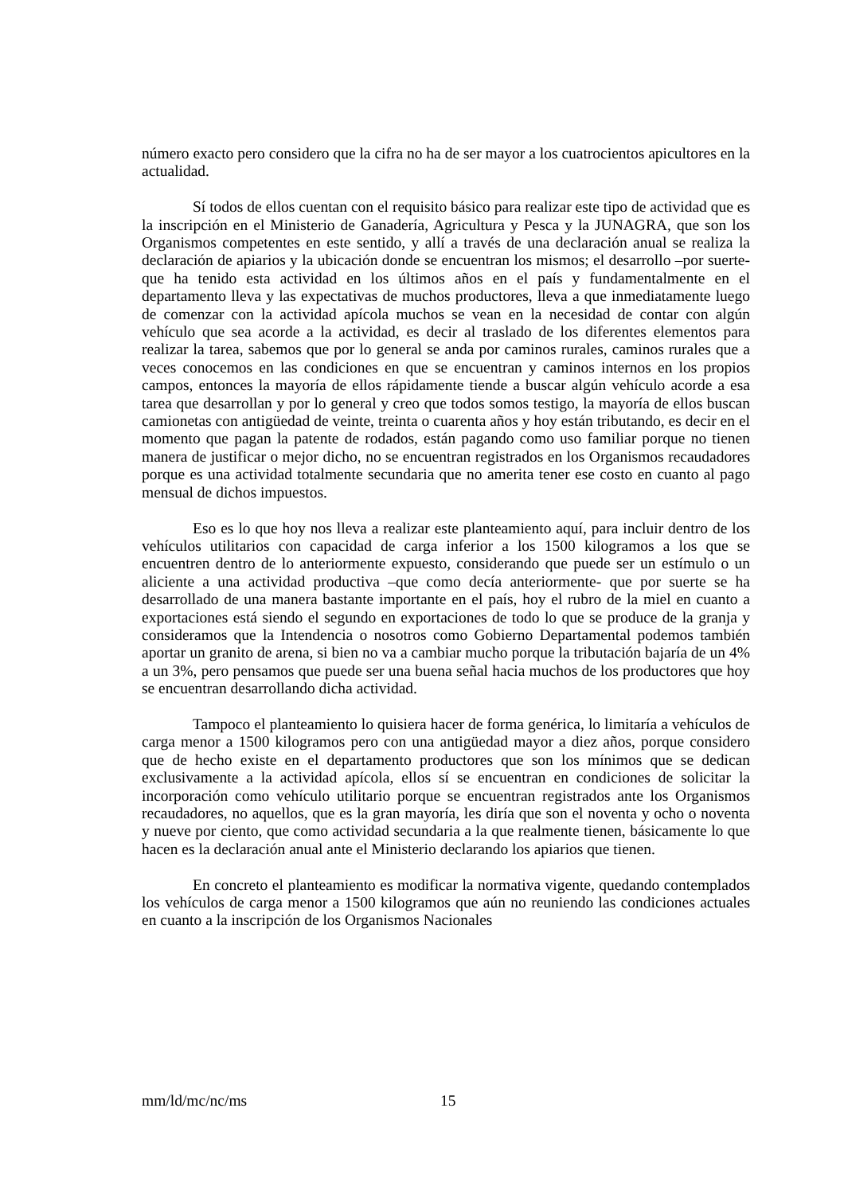número exacto pero considero que la cifra no ha de ser mayor a los cuatrocientos apicultores en la actualidad.
Sí todos de ellos cuentan con el requisito básico para realizar este tipo de actividad que es la inscripción en el Ministerio de Ganadería, Agricultura y Pesca y la JUNAGRA, que son los Organismos competentes en este sentido, y allí a través de una declaración anual se realiza la declaración de apiarios y la ubicación donde se encuentran los mismos; el desarrollo –por suerte- que ha tenido esta actividad en los últimos años en el país y fundamentalmente en el departamento lleva y las expectativas de muchos productores, lleva a que inmediatamente luego de comenzar con la actividad apícola muchos se vean en la necesidad de contar con algún vehículo que sea acorde a la actividad, es decir al traslado de los diferentes elementos para realizar la tarea, sabemos que por lo general se anda por caminos rurales, caminos rurales que a veces conocemos en las condiciones en que se encuentran y caminos internos en los propios campos, entonces la mayoría de ellos rápidamente tiende a buscar algún vehículo acorde a esa tarea que desarrollan y por lo general y creo que todos somos testigo, la mayoría de ellos buscan camionetas con antigüedad de veinte, treinta o cuarenta años y hoy están tributando, es decir en el momento que pagan la patente de rodados, están pagando como uso familiar porque no tienen manera de justificar o mejor dicho, no se encuentran registrados en los Organismos recaudadores porque es una actividad totalmente secundaria que no amerita tener ese costo en cuanto al pago mensual de dichos impuestos.
Eso es lo que hoy nos lleva a realizar este planteamiento aquí, para incluir dentro de los vehículos utilitarios con capacidad de carga inferior a los 1500 kilogramos a los que se encuentren dentro de lo anteriormente expuesto, considerando que puede ser un estímulo o un aliciente a una actividad productiva –que como decía anteriormente- que por suerte se ha desarrollado de una manera bastante importante en el país, hoy el rubro de la miel en cuanto a exportaciones está siendo el segundo en exportaciones de todo lo que se produce de la granja y consideramos que la Intendencia o nosotros como Gobierno Departamental podemos también aportar un granito de arena, si bien no va a cambiar mucho porque la tributación bajaría de un 4% a un 3%, pero pensamos que puede ser una buena señal hacia muchos de los productores que hoy se encuentran desarrollando dicha actividad.
Tampoco el planteamiento lo quisiera hacer de forma genérica, lo limitaría a vehículos de carga menor a 1500 kilogramos pero con una antigüedad mayor a diez años, porque considero que de hecho existe en el departamento productores que son los mínimos que se dedican exclusivamente a la actividad apícola, ellos sí se encuentran en condiciones de solicitar la incorporación como vehículo utilitario porque se encuentran registrados ante los Organismos recaudadores, no aquellos, que es la gran mayoría, les diría que son el noventa y ocho o noventa y nueve por ciento, que como actividad secundaria a la que realmente tienen, básicamente lo que hacen es la declaración anual ante el Ministerio declarando los apiarios que tienen.
En concreto el planteamiento es modificar la normativa vigente, quedando contemplados los vehículos de carga menor a 1500 kilogramos que aún no reuniendo las condiciones actuales en cuanto a la inscripción de los Organismos Nacionales
mm/ld/mc/nc/ms 15